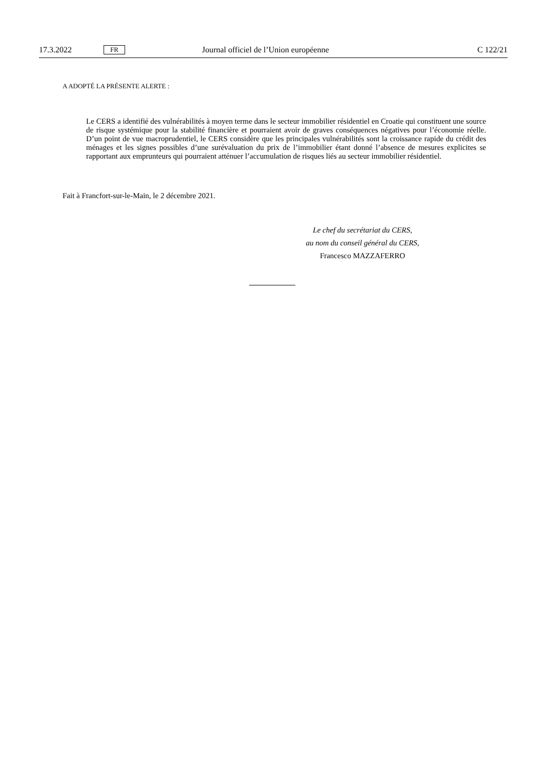17.3.2022 FR Journal officiel de l’Union européenne C 122/21
A ADOPTÉ LA PRÉSENTE ALERTE :
Le CERS a identifié des vulnérabilités à moyen terme dans le secteur immobilier résidentiel en Croatie qui constituent une source de risque systémique pour la stabilité financière et pourraient avoir de graves conséquences négatives pour l’économie réelle. D’un point de vue macroprudentiel, le CERS considère que les principales vulnérabilités sont la croissance rapide du crédit des ménages et les signes possibles d’une surévaluation du prix de l’immobilier étant donné l’absence de mesures explicites se rapportant aux emprunteurs qui pourraient atténuer l’accumulation de risques liés au secteur immobilier résidentiel.
Fait à Francfort-sur-le-Main, le 2 décembre 2021.
Le chef du secrétariat du CERS,
au nom du conseil général du CERS,
Francesco MAZZAFERRO